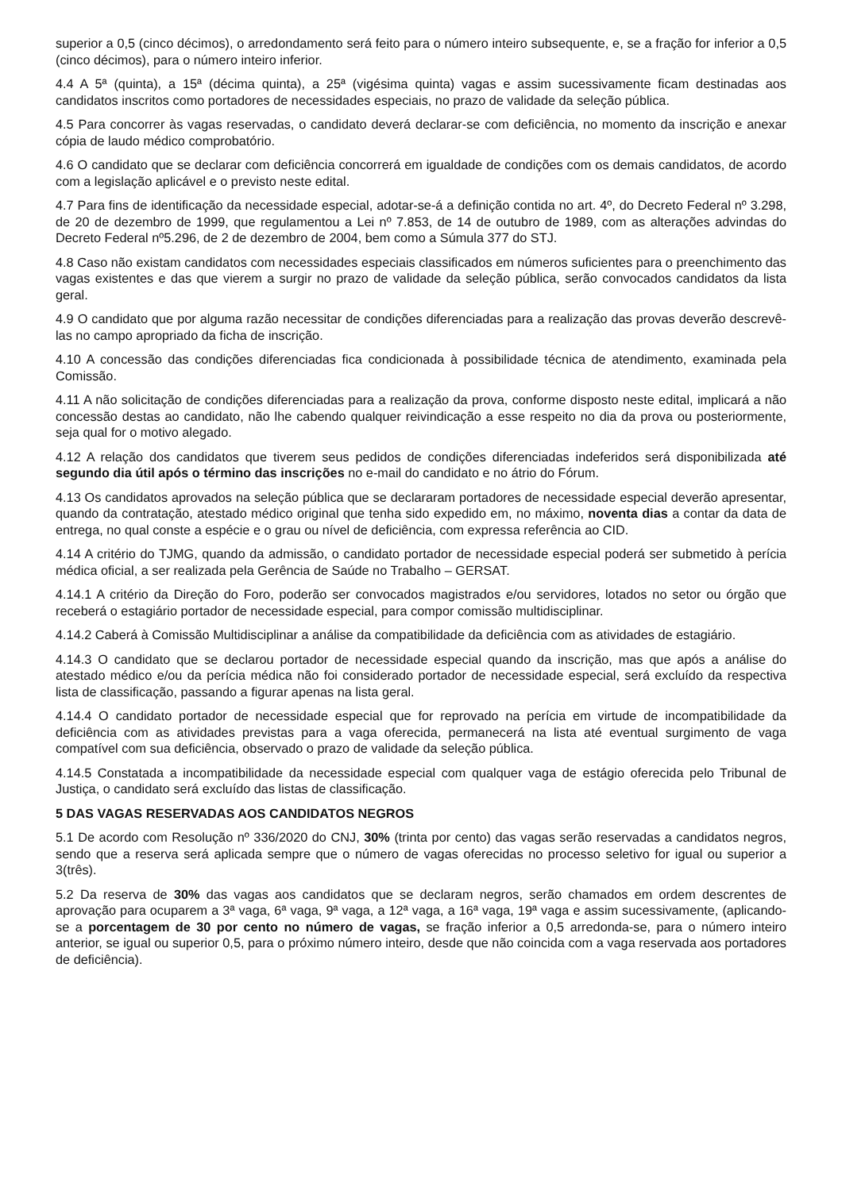superior a 0,5 (cinco décimos), o arredondamento será feito para o número inteiro subsequente, e, se a fração for inferior a 0,5 (cinco décimos), para o número inteiro inferior.
4.4 A 5ª (quinta), a 15ª (décima quinta), a 25ª (vigésima quinta) vagas e assim sucessivamente ficam destinadas aos candidatos inscritos como portadores de necessidades especiais, no prazo de validade da seleção pública.
4.5 Para concorrer às vagas reservadas, o candidato deverá declarar-se com deficiência, no momento da inscrição e anexar cópia de laudo médico comprobatório.
4.6 O candidato que se declarar com deficiência concorrerá em igualdade de condições com os demais candidatos, de acordo com a legislação aplicável e o previsto neste edital.
4.7 Para fins de identificação da necessidade especial, adotar-se-á a definição contida no art. 4º, do Decreto Federal nº 3.298, de 20 de dezembro de 1999, que regulamentou a Lei nº 7.853, de 14 de outubro de 1989, com as alterações advindas do Decreto Federal nº5.296, de 2 de dezembro de 2004, bem como a Súmula 377 do STJ.
4.8 Caso não existam candidatos com necessidades especiais classificados em números suficientes para o preenchimento das vagas existentes e das que vierem a surgir no prazo de validade da seleção pública, serão convocados candidatos da lista geral.
4.9 O candidato que por alguma razão necessitar de condições diferenciadas para a realização das provas deverão descrevê-las no campo apropriado da ficha de inscrição.
4.10 A concessão das condições diferenciadas fica condicionada à possibilidade técnica de atendimento, examinada pela Comissão.
4.11 A não solicitação de condições diferenciadas para a realização da prova, conforme disposto neste edital, implicará a não concessão destas ao candidato, não lhe cabendo qualquer reivindicação a esse respeito no dia da prova ou posteriormente, seja qual for o motivo alegado.
4.12 A relação dos candidatos que tiverem seus pedidos de condições diferenciadas indeferidos será disponibilizada até segundo dia útil após o término das inscrições no e-mail do candidato e no átrio do Fórum.
4.13 Os candidatos aprovados na seleção pública que se declararam portadores de necessidade especial deverão apresentar, quando da contratação, atestado médico original que tenha sido expedido em, no máximo, noventa dias a contar da data de entrega, no qual conste a espécie e o grau ou nível de deficiência, com expressa referência ao CID.
4.14 A critério do TJMG, quando da admissão, o candidato portador de necessidade especial poderá ser submetido à perícia médica oficial, a ser realizada pela Gerência de Saúde no Trabalho – GERSAT.
4.14.1 A critério da Direção do Foro, poderão ser convocados magistrados e/ou servidores, lotados no setor ou órgão que receberá o estagiário portador de necessidade especial, para compor comissão multidisciplinar.
4.14.2 Caberá à Comissão Multidisciplinar a análise da compatibilidade da deficiência com as atividades de estagiário.
4.14.3 O candidato que se declarou portador de necessidade especial quando da inscrição, mas que após a análise do atestado médico e/ou da perícia médica não foi considerado portador de necessidade especial, será excluído da respectiva lista de classificação, passando a figurar apenas na lista geral.
4.14.4 O candidato portador de necessidade especial que for reprovado na perícia em virtude de incompatibilidade da deficiência com as atividades previstas para a vaga oferecida, permanecerá na lista até eventual surgimento de vaga compatível com sua deficiência, observado o prazo de validade da seleção pública.
4.14.5 Constatada a incompatibilidade da necessidade especial com qualquer vaga de estágio oferecida pelo Tribunal de Justiça, o candidato será excluído das listas de classificação.
5 DAS VAGAS RESERVADAS AOS CANDIDATOS NEGROS
5.1 De acordo com Resolução nº 336/2020 do CNJ, 30% (trinta por cento) das vagas serão reservadas a candidatos negros, sendo que a reserva será aplicada sempre que o número de vagas oferecidas no processo seletivo for igual ou superior a 3(três).
5.2 Da reserva de 30% das vagas aos candidatos que se declaram negros, serão chamados em ordem descrentes de aprovação para ocuparem a 3ª vaga, 6ª vaga, 9ª vaga, a 12ª vaga, a 16ª vaga, 19ª vaga e assim sucessivamente, (aplicando-se a porcentagem de 30 por cento no número de vagas, se fração inferior a 0,5 arredonda-se, para o número inteiro anterior, se igual ou superior 0,5, para o próximo número inteiro, desde que não coincida com a vaga reservada aos portadores de deficiência).